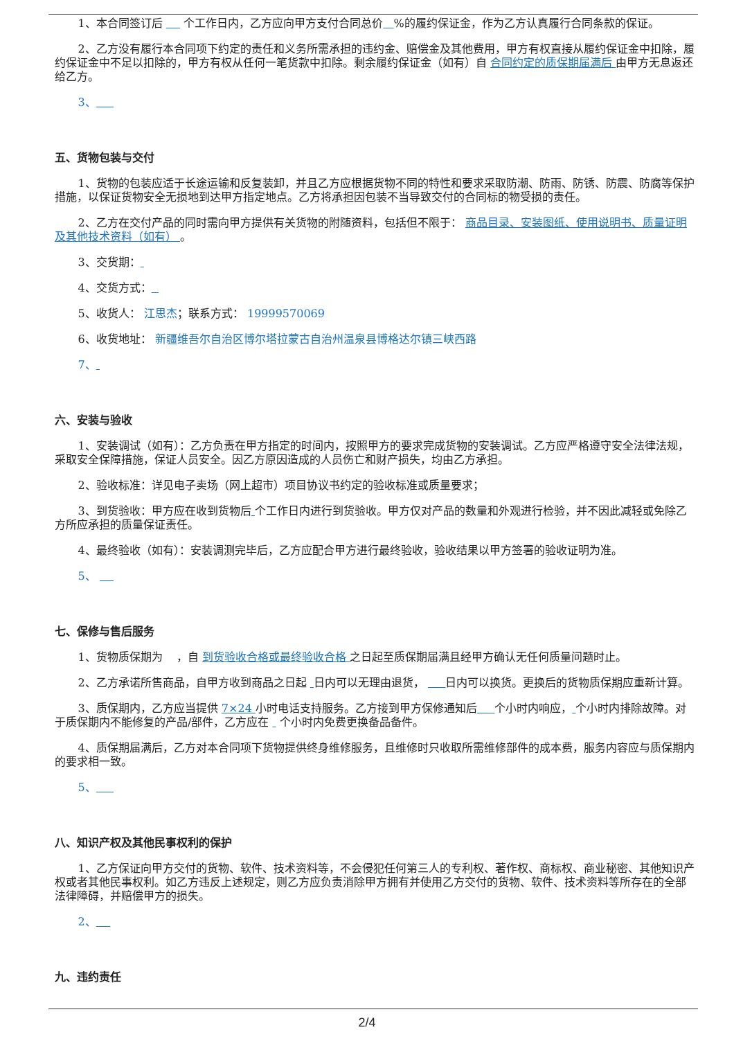1、本合同签订后 个工作日内，乙方应向甲方支付合同总价 %的履约保证金，作为乙方认真履行合同条款的保证。
2、乙方没有履行本合同项下约定的责任和义务所需承担的违约金、赔偿金及其他费用，甲方有权直接从履约保证金中扣除，履约保证金中不足以扣除的，甲方有权从任何一笔货款中扣除。剩余履约保证金（如有）自 合同约定的质保期届满后 由甲方无息返还给乙方。
3、
五、货物包装与交付
1、货物的包装应适于长途运输和反复装卸，并且乙方应根据货物不同的特性和要求采取防潮、防雨、防锈、防震、防腐等保护措施，以保证货物安全无损地到达甲方指定地点。乙方将承担因包装不当导致交付的合同标的物受损的责任。
2、乙方在交付产品的同时需向甲方提供有关货物的附随资料，包括但不限于： 商品目录、安装图纸、使用说明书、质量证明及其他技术资料（如有） 。
3、交货期：
4、交货方式：
5、收货人： 江思杰；联系方式： 19999570069
6、收货地址： 新疆维吾尔自治区博尔塔拉蒙古自治州温泉县博格达尔镇三峡西路
7、
六、安装与验收
1、安装调试（如有）：乙方负责在甲方指定的时间内，按照甲方的要求完成货物的安装调试。乙方应严格遵守安全法律法规，采取安全保障措施，保证人员安全。因乙方原因造成的人员伤亡和财产损失，均由乙方承担。
2、验收标准：详见电子卖场（网上超市）项目协议书约定的验收标准或质量要求；
3、到货验收：甲方应在收到货物后 个工作日内进行到货验收。甲方仅对产品的数量和外观进行检验，并不因此减轻或免除乙方所应承担的质量保证责任。
4、最终验收（如有）：安装调测完毕后，乙方应配合甲方进行最终验收，验收结果以甲方签署的验收证明为准。
5、
七、保修与售后服务
1、货物质保期为 ，自 到货验收合格或最终验收合格 之日起至质保期届满且经甲方确认无任何质量问题时止。
2、乙方承诺所售商品，自甲方收到商品之日起 日内可以无理由退货， 日内可以换货。更换后的货物质保期应重新计算。
3、质保期内，乙方应当提供 7×24 小时电话支持服务。乙方接到甲方保修通知后 个小时内响应， 个小时内排除故障。对于质保期内不能修复的产品/部件，乙方应在 个小时内免费更换备品备件。
4、质保期届满后，乙方对本合同项下货物提供终身维修服务，且维修时只收取所需维修部件的成本费，服务内容应与质保期内的要求相一致。
5、
八、知识产权及其他民事权利的保护
1、乙方保证向甲方交付的货物、软件、技术资料等，不会侵犯任何第三人的专利权、著作权、商标权、商业秘密、其他知识产权或者其他民事权利。如乙方违反上述规定，则乙方应负责消除甲方拥有并使用乙方交付的货物、软件、技术资料等所存在的全部法律障碍，并赔偿甲方的损失。
2、
九、违约责任
2/4